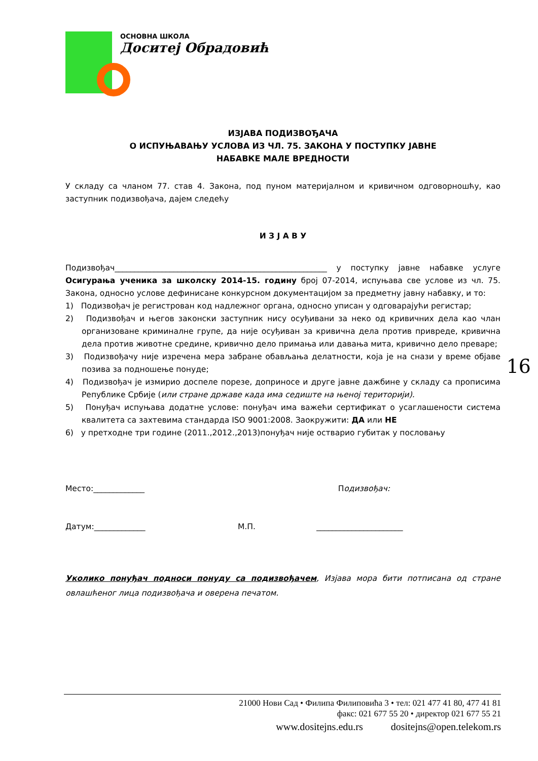ОСНОВНА ШКОЛА
Доситеј Обрадовић
ИЗЈАВА ПОДИЗВОЂАЧА
О ИСПУЊАВАЊУ УСЛОВА ИЗ ЧЛ. 75. ЗАКОНА У ПОСТУПКУ ЈАВНЕ
НАБАВКЕ МАЛЕ ВРЕДНОСТИ
У складу са чланом 77. став 4. Закона, под пуном материјалном и кривичном одговорношћу, као заступник подизвођача, дајем следећу
И З Ј А В У
Подизвођач______________________________________________________ у поступку јавне набавке услуге Осигурања ученика за школску 2014-15. годину број 07-2014, испуњава све услове из чл. 75. Закона, односно услове дефинисане конкурсном документацијом за предметну јавну набавку, и то:
1) Подизвођач је регистрован код надлежног органа, односно уписан у одговарајући регистар;
2) Подизвођач и његов законски заступник нису осуђивани за неко од кривичних дела као члан организоване криминалне групе, да није осуђиван за кривична дела против привреде, кривична дела против животне средине, кривично дело примања или давања мита, кривично дело преваре;
3) Подизвођачу није изречена мера забране обављања делатности, која је на снази у време објаве позива за подношење понуде;
4) Подизвођач је измирио доспеле порезе, доприносе и друге јавне дажбине у складу са прописима Републике Србије (или стране државе када има седиште на њеној територији).
5) Понуђач испуњава додатне услове: понуђач има важећи сертификат о усаглашености система квалитета са захтевима стандарда ISO 9001:2008. Заокружити: ДА или НЕ
6) у претходне три године (2011.,2012.,2013)понуђач није остварио губитак у пословању
Место:_____________ Подизвођач:
Датум:_____________ М.П. ______________________
Уколико понуђач подноси понуду са подизвођачем, Изјава мора бити потписана од стране овлашћеног лица подизвођача и оверена печатом.
16
21000 Нови Сад • Филипа Филиповића 3 • тел: 021 477 41 80, 477 41 81
факс: 021 677 55 20 • директор 021 677 55 21
www.dositejns.edu.rs dositejns@open.telekom.rs